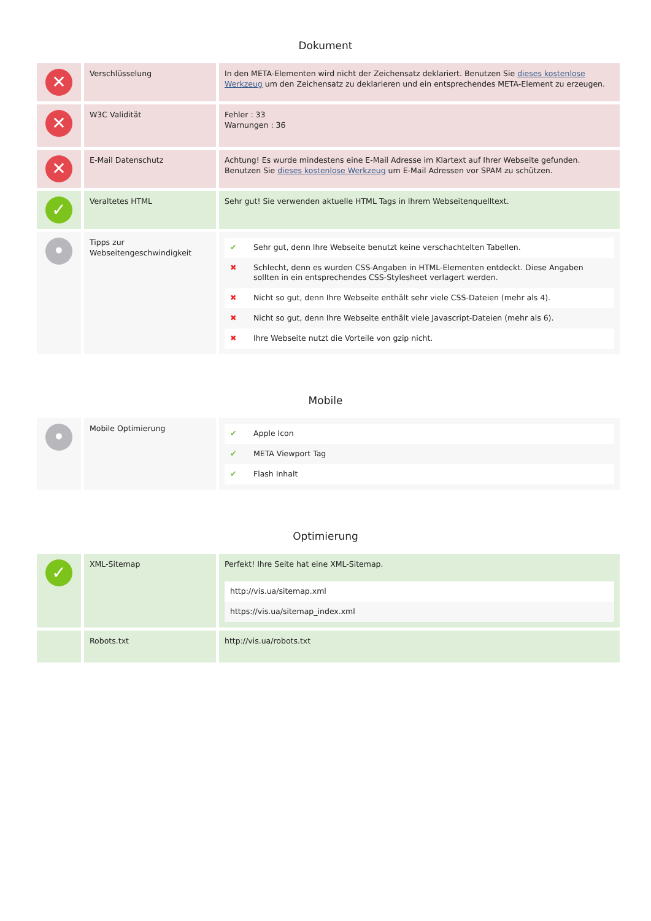Dokument
| ✕ | Verschlüsselung | In den META-Elementen wird nicht der Zeichensatz deklariert. Benutzen Sie dieses kostenlose Werkzeug um den Zeichensatz zu deklarieren und ein entsprechendes META-Element zu erzeugen. |
| ✕ | W3C Validität | Fehler : 33 Warnungen : 36 |
| ✕ | E-Mail Datenschutz | Achtung! Es wurde mindestens eine E-Mail Adresse im Klartext auf Ihrer Webseite gefunden. Benutzen Sie dieses kostenlose Werkzeug um E-Mail Adressen vor SPAM zu schützen. |
| ✓ | Veraltetes HTML | Sehr gut! Sie verwenden aktuelle HTML Tags in Ihrem Webseitenquelltext. |
| • | Tipps zur Webseitengeschwindigkeit | / ✔ / Sehr gut, denn Ihre Webseite benutzt keine verschachtelten Tabellen. / / ✖ / Schlecht, denn es wurden CSS-Angaben in HTML-Elementen entdeckt. Diese Angaben sollten in ein entsprechendes CSS-Stylesheet verlagert werden. / / ✖ / Nicht so gut, denn Ihre Webseite enthält sehr viele CSS-Dateien (mehr als 4). / / ✖ / Nicht so gut, denn Ihre Webseite enthält viele Javascript-Dateien (mehr als 6). / / ✖ / Ihre Webseite nutzt die Vorteile von gzip nicht. / |
Mobile
| • | Mobile Optimierung | / ✔ / Apple Icon / / ✔ / META Viewport Tag / / ✔ / Flash Inhalt / |
Optimierung
| ✓ | XML-Sitemap | Perfekt! Ihre Seite hat eine XML-Sitemap. / http://vis.ua/sitemap.xml / / https://vis.ua/sitemap_index.xml / |
| | Robots.txt | http://vis.ua/robots.txt |